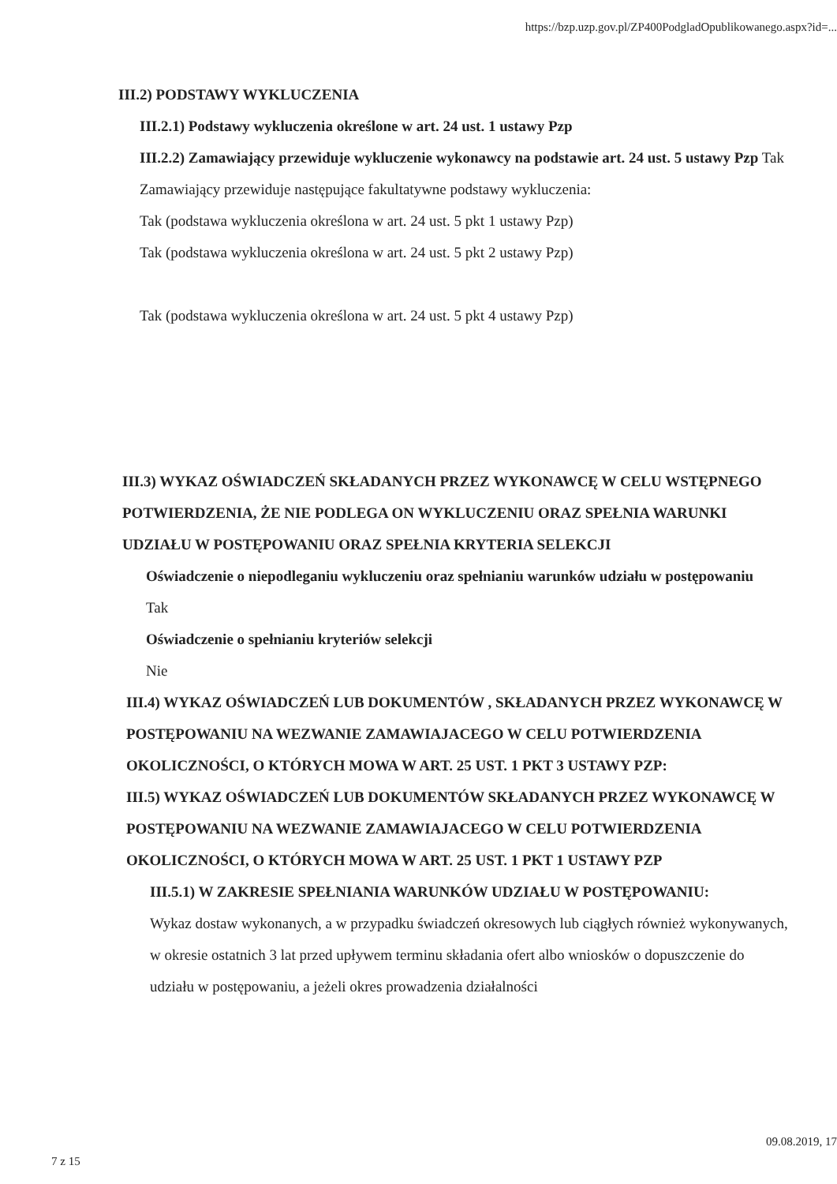https://bzp.uzp.gov.pl/ZP400PodgladOpublikowanego.aspx?id=...
III.2) PODSTAWY WYKLUCZENIA
III.2.1) Podstawy wykluczenia określone w art. 24 ust. 1 ustawy Pzp
III.2.2) Zamawiający przewiduje wykluczenie wykonawcy na podstawie art. 24 ust. 5 ustawy Pzp Tak Zamawiający przewiduje następujące fakultatywne podstawy wykluczenia:
Tak (podstawa wykluczenia określona w art. 24 ust. 5 pkt 1 ustawy Pzp)
Tak (podstawa wykluczenia określona w art. 24 ust. 5 pkt 2 ustawy Pzp)
Tak (podstawa wykluczenia określona w art. 24 ust. 5 pkt 4 ustawy Pzp)
III.3) WYKAZ OŚWIADCZEŃ SKŁADANYCH PRZEZ WYKONAWCĘ W CELU WSTĘPNEGO POTWIERDZENIA, ŻE NIE PODLEGA ON WYKLUCZENIU ORAZ SPEŁNIA WARUNKI UDZIAŁU W POSTĘPOWANIU ORAZ SPEŁNIA KRYTERIA SELEKCJI
Oświadczenie o niepodleganiu wykluczeniu oraz spełnianiu warunków udziału w postępowaniu
Tak
Oświadczenie o spełnianiu kryteriów selekcji
Nie
III.4) WYKAZ OŚWIADCZEŃ LUB DOKUMENTÓW , SKŁADANYCH PRZEZ WYKONAWCĘ W POSTĘPOWANIU NA WEZWANIE ZAMAWIAJACEGO W CELU POTWIERDZENIA OKOLICZNOŚCI, O KTÓRYCH MOWA W ART. 25 UST. 1 PKT 3 USTAWY PZP:
III.5) WYKAZ OŚWIADCZEŃ LUB DOKUMENTÓW SKŁADANYCH PRZEZ WYKONAWCĘ W POSTĘPOWANIU NA WEZWANIE ZAMAWIAJACEGO W CELU POTWIERDZENIA OKOLICZNOŚCI, O KTÓRYCH MOWA W ART. 25 UST. 1 PKT 1 USTAWY PZP
III.5.1) W ZAKRESIE SPEŁNIANIA WARUNKÓW UDZIAŁU W POSTĘPOWANIU:
Wykaz dostaw wykonanych, a w przypadku świadczeń okresowych lub ciągłych również wykonywanych, w okresie ostatnich 3 lat przed upływem terminu składania ofert albo wniosków o dopuszczenie do udziału w postępowaniu, a jeżeli okres prowadzenia działalności
09.08.2019, 17
7 z 15